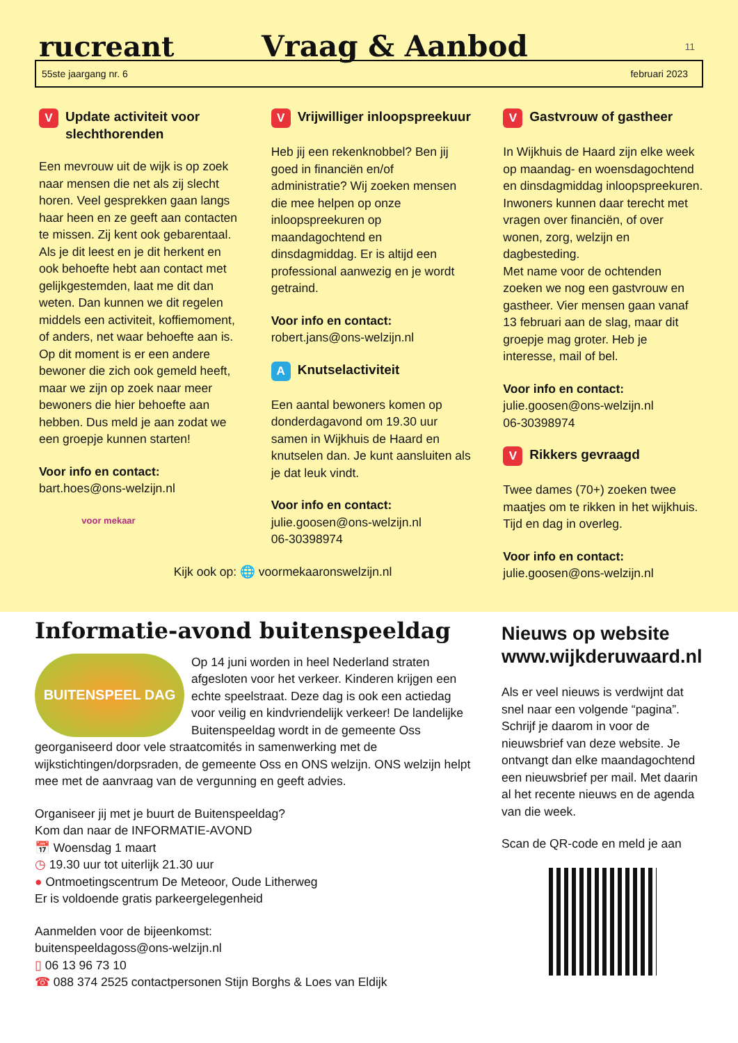rucreant
Vraag & Aanbod
11
55ste jaargang nr. 6 februari 2023
V Update activiteit voor
slechthorenden
Een mevrouw uit de wijk is op zoek naar mensen die net als zij slecht horen. Veel gesprekken gaan langs haar heen en ze geeft aan contacten te missen. Zij kent ook gebarentaal. Als je dit leest en je dit herkent en ook behoefte hebt aan contact met gelijkgestemden, laat me dit dan weten. Dan kunnen we dit regelen middels een activiteit, koffiemoment, of anders, net waar behoefte aan is. Op dit moment is er een andere bewoner die zich ook gemeld heeft, maar we zijn op zoek naar meer bewoners die hier behoefte aan hebben. Dus meld je aan zodat we een groepje kunnen starten!
Voor info en contact:
bart.hoes@ons-welzijn.nl
voor mekaar
V Vrijwilliger inloopspreekuur
Heb jij een rekenknobbel? Ben jij goed in financiën en/of administratie? Wij zoeken mensen die mee helpen op onze inloopspreekuren op maandagochtend en dinsdagmiddag. Er is altijd een professional aanwezig en je wordt getraind.
Voor info en contact:
robert.jans@ons-welzijn.nl
A Knutselactiviteit
Een aantal bewoners komen op donderdagavond om 19.30 uur samen in Wijkhuis de Haard en knutselen dan. Je kunt aansluiten als je dat leuk vindt.
Voor info en contact:
julie.goosen@ons-welzijn.nl
06-30398974
Kijk ook op: 🌐 voormekaaronswelzijn.nl
V Gastvrouw of gastheer
In Wijkhuis de Haard zijn elke week op maandag- en woensdagochtend en dinsdagmiddag inloopspreekuren. Inwoners kunnen daar terecht met vragen over financiën, of over wonen, zorg, welzijn en dagbesteding.
Met name voor de ochtenden zoeken we nog een gastvrouw en gastheer. Vier mensen gaan vanaf 13 februari aan de slag, maar dit groepje mag groter. Heb je interesse, mail of bel.
Voor info en contact:
julie.goosen@ons-welzijn.nl
06-30398974
V Rikkers gevraagd
Twee dames (70+) zoeken twee maatjes om te rikken in het wijkhuis. Tijd en dag in overleg.
Voor info en contact:
julie.goosen@ons-welzijn.nl
Informatie-avond buitenspeeldag
BUITENSPEEL DAG
Op 14 juni worden in heel Nederland straten afgesloten voor het verkeer. Kinderen krijgen een echte speelstraat. Deze dag is ook een actiedag voor veilig en kindvriendelijk verkeer! De landelijke Buitenspeeldag wordt in de gemeente Oss georganiseerd door vele straatcomités in samenwerking met de wijkstichtingen/dorpsraden, de gemeente Oss en ONS welzijn. ONS welzijn helpt mee met de aanvraag van de vergunning en geeft advies.
Organiseer jij met je buurt de Buitenspeeldag?
Kom dan naar de INFORMATIE-AVOND
📅 Woensdag 1 maart
◷ 19.30 uur tot uiterlijk 21.30 uur
● Ontmoetingscentrum De Meteoor, Oude Litherweg
Er is voldoende gratis parkeergelegenheid
Aanmelden voor de bijeenkomst:
buitenspeeldagoss@ons-welzijn.nl
▯ 06 13 96 73 10
☎ 088 374 2525 contactpersonen Stijn Borghs & Loes van Eldijk
Nieuws op website www.wijkderuwaard.nl
Als er veel nieuws is verdwijnt dat snel naar een volgende “pagina”. Schrijf je daarom in voor de nieuwsbrief van deze website. Je ontvangt dan elke maandagochtend een nieuwsbrief per mail. Met daarin al het recente nieuws en de agenda van die week.
Scan de QR-code en meld je aan